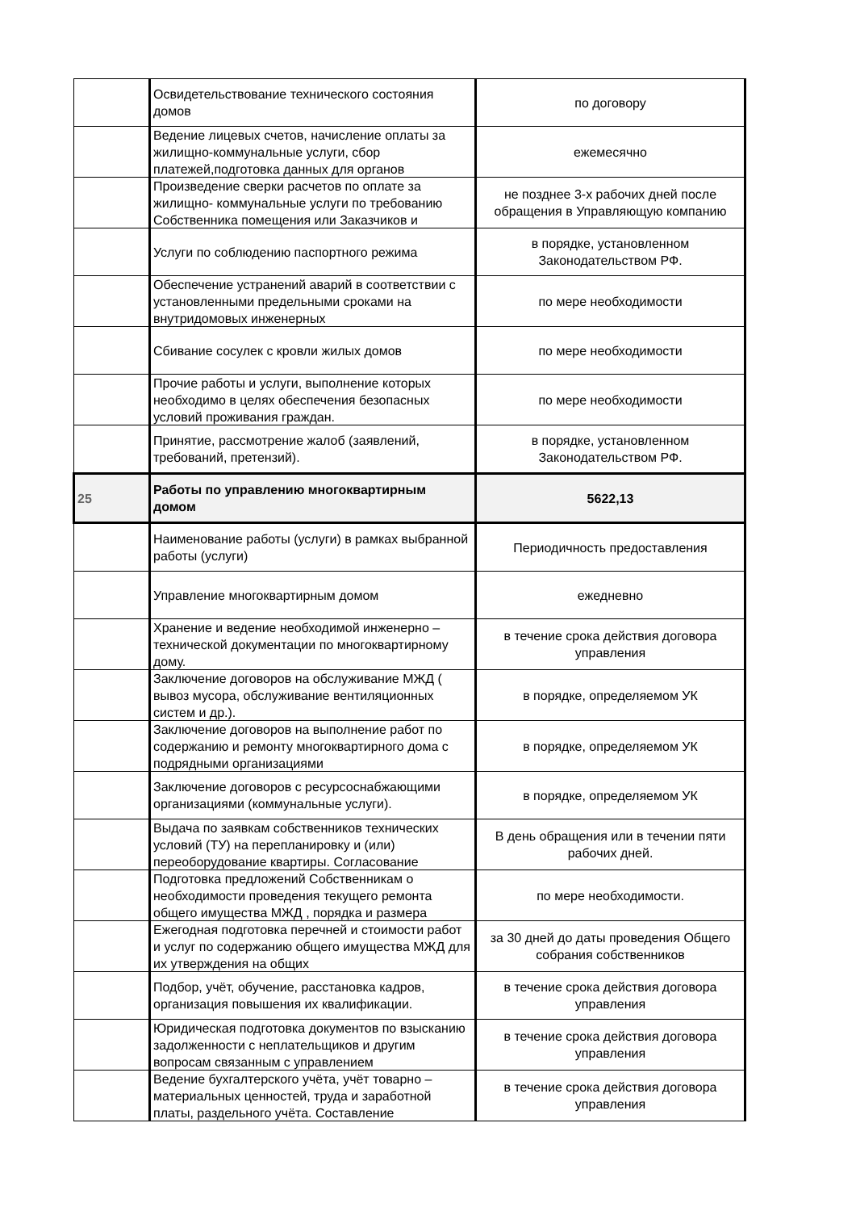| | Освидетельствование технического состояния домов | по договору |
| | Ведение лицевых счетов, начисление оплаты за жилищно-коммунальные услуги, сбор платежей,подготовка данных для органов | ежемесячно |
| | Произведение сверки расчетов по оплате за жилищно- коммунальные услуги по требованию Собственника помещения или Заказчиков и | не позднее 3-х рабочих дней после обращения в Управляющую компанию |
| | Услуги по соблюдению паспортного режима | в порядке, установленном Законодательством РФ. |
| | Обеспечение устранений аварий в соответствии с установленными предельными сроками на внутридомовых инженерных | по мере необходимости |
| | Сбивание сосулек с кровли жилых домов | по мере необходимости |
| | Прочие работы и услуги, выполнение которых необходимо в целях обеспечения безопасных условий проживания граждан. | по мере необходимости |
| | Принятие, рассмотрение жалоб (заявлений, требований, претензий). | в порядке, установленном Законодательством РФ. |
| 25 | Работы по управлению многоквартирным домом | 5622,13 |
| | Наименование работы (услуги) в рамках выбранной работы (услуги) | Периодичность предоставления |
| | Управление многоквартирным домом | ежедневно |
| | Хранение и ведение необходимой инженерно – технической документации по многоквартирному дому. | в течение срока действия договора управления |
| | Заключение договоров на обслуживание МЖД ( вывоз мусора, обслуживание вентиляционных систем и др.). | в порядке, определяемом УК |
| | Заключение договоров на выполнение работ по содержанию и ремонту многоквартирного дома с подрядными организациями | в порядке, определяемом УК |
| | Заключение договоров с ресурсоснабжающими организациями (коммунальные услуги). | в порядке, определяемом УК |
| | Выдача по заявкам собственников технических условий (ТУ) на перепланировку и (или) переоборудование квартиры. Согласование | В день обращения или в течении пяти рабочих дней. |
| | Подготовка предложений Собственникам о необходимости проведения текущего ремонта общего имущества МЖД , порядка и размера | по мере необходимости. |
| | Ежегодная подготовка перечней и стоимости работ и услуг по содержанию общего имущества МЖД для их утверждения на общих | за 30 дней до даты проведения Общего собрания собственников |
| | Подбор, учёт, обучение, расстановка кадров, организация повышения их квалификации. | в течение срока действия договора управления |
| | Юридическая подготовка документов по взысканию задолженности с неплательщиков и другим вопросам связанным с управлением | в течение срока действия договора управления |
| | Ведение бухгалтерского учёта, учёт товарно – материальных ценностей, труда и заработной платы, раздельного учёта. Составление | в течение срока действия договора управления |